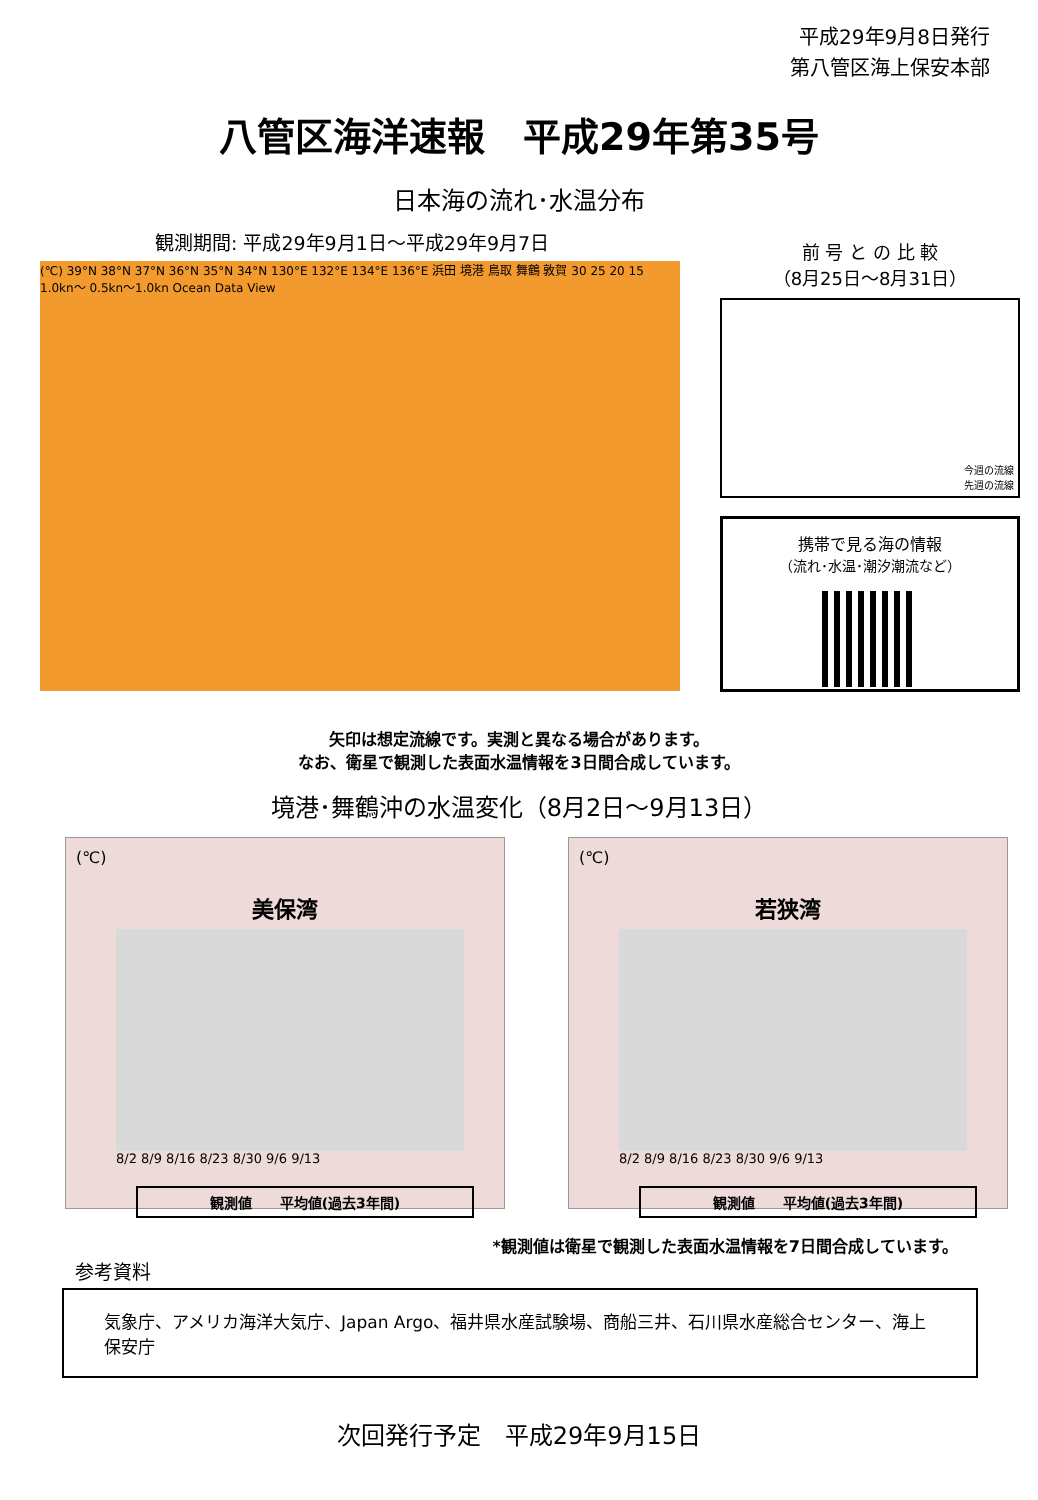平成29年9月8日発行
第八管区海上保安本部
八管区海洋速報　平成29年第35号
日本海の流れ･水温分布
観測期間: 平成29年9月1日～平成29年9月7日
(℃) 39°N 38°N 37°N 36°N 35°N 34°N 130°E 132°E 134°E 136°E 浜田 境港 鳥取 舞鶴 敦賀 30 25 20 15 1.0kn～ 0.5kn～1.0kn Ocean Data View
前 号 と の 比 較
（8月25日～8月31日）
今週の流線
先週の流線
携帯で見る海の情報
（流れ･水温･潮汐潮流など）
矢印は想定流線です。実測と異なる場合があります。
なお、衛星で観測した表面水温情報を3日間合成しています。
境港･舞鶴沖の水温変化（8月2日～9月13日）
(℃)
美保湾
8/2 8/9 8/16 8/23 8/30 9/6 9/13
観測値　　平均値(過去3年間)
(℃)
若狭湾
8/2 8/9 8/16 8/23 8/30 9/6 9/13
観測値　　平均値(過去3年間)
*観測値は衛星で観測した表面水温情報を7日間合成しています。
参考資料
気象庁、アメリカ海洋大気庁、Japan Argo、福井県水産試験場、商船三井、石川県水産総合センター、海上保安庁
次回発行予定　平成29年9月15日